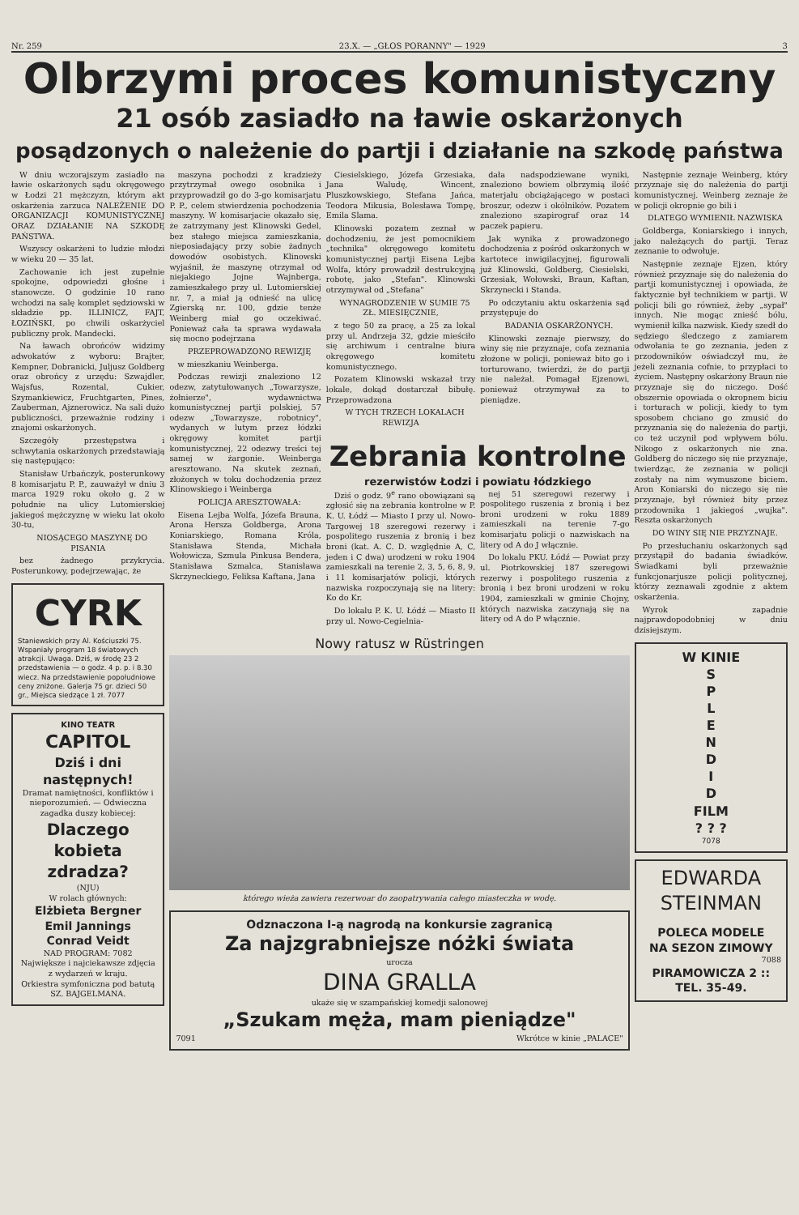Nr. 259 23.X. — „GŁOS PORANNY" — 1929 3
Olbrzymi proces komunistyczny
21 osób zasiadło na ławie oskarżonych
posądzonych o należenie do partji i działanie na szkodę państwa
W dniu wczorajszym zasiadło na ławie oskarżonych sądu okręgowego w Łodzi 21 mężczyzn, którym akt oskarżenia zarzuca NALEŻENIE DO ORGANIZACJI KOMUNISTYCZNEJ ORAZ DZIAŁANIE NA SZKODĘ PAŃSTWA.
Wszyscy oskarżeni to ludzie młodzi w wieku 20 — 35 lat.
Zachowanie ich jest zupełnie spokojne, odpowiedzi głośne i stanowcze. O godzinie 10 rano wchodzi na salę komplet sędziowski w składzie pp. ILLINICZ, FAJT, ŁOZIŃSKI, po chwili oskarżyciel publiczny prok. Mandecki.
Na ławach obrońców widzimy adwokatów z wyboru: Brajter, Kempner, Dobranicki, Juljusz Goldberg oraz obrońcy z urzędu: Szwajdler, Wajsfus, Rozental, Cukier, Szymankiewicz, Fruchtgarten, Pines, Zauberman, Ajznerowicz. Na sali dużo publiczności, przeważnie rodziny i znajomi oskarżonych.
Szczegóły przestępstwa i schwytania oskarżonych przedstawiają się następująco:
Stanisław Urbańczyk, posterunkowy 8 komisarjatu P. P., zauważył w dniu 3 marca 1929 roku około g. 2 w południe na ulicy Lutomierskiej jakiegoś mężczyznę w wieku lat około 30-tu,
NIOSĄCEGO MASZYNĘ DO PISANIA
bez żadnego przykrycia. Posterunkowy, podejrzewając, że
CYRK
Staniewskich przy Al. Kościuszki 75. Wspaniały program 18 światowych atrakcji. Uwaga. Dziś, w środę 23 2 przedstawienia — o godz. 4 p. p. i 8.30 wiecz. Na przedstawienie popołudniowe ceny zniżone. Galerja 75 gr. dzieci 50 gr., Miejsca siedzące 1 zł. 7077
KINO TEATR
CAPITOL
Dziś i dni następnych!
Dramat namiętności, konfliktów i nieporozumień. — Odwieczna zagadka duszy kobiecej:
Dlaczego kobieta zdradza?
(NJU)
W rolach głównych:
Elżbieta Bergner
Emil Jannings
Conrad Veidt
NAD PROGRAM: 7082
Największe i najciekawsze zdjęcia z wydarzeń w kraju.
Orkiestra symfoniczna pod batutą SZ. BAJGELMANA.
maszyna pochodzi z kradzieży przytrzymał owego osobnika i przyprowadził go do 3-go komisarjatu P. P., celem stwierdzenia pochodzenia maszyny. W komisarjacie okazało się, że zatrzymany jest Klinowski Gedel, bez stałego miejsca zamieszkania, nieposiadający przy sobie żadnych dowodów osobistych. Klinowski wyjaśnił, że maszynę otrzymał od niejakiego Jojne Wajnberga, zamieszkałego przy ul. Lutomierskiej nr. 7, a miał ją odnieść na ulicę Zgierską nr. 100, gdzie tenże Weinberg miał go oczekiwać. Ponieważ cała ta sprawa wydawała się mocno podejrzana
PRZEPROWADZONO REWIZJĘ
w mieszkaniu Weinberga.
Podczas rewizji znaleziono 12 odezw, zatytułowanych „Towarzysze, żołnierze", wydawnictwa komunistycznej partji polskiej, 57 odezw „Towarzysze, robotnicy", wydanych w lutym przez łódzki okręgowy komitet partji komunistycznej, 22 odezwy treści tej samej w żargonie. Weinberga aresztowano. Na skutek zeznań, złożonych w toku dochodzenia przez Klinowskiego i Weinberga
POLICJA ARESZTOWAŁA:
Eisena Lejba Wolfa, Józefa Brauna, Arona Hersza Goldberga, Arona Koniarskiego, Romana Króla, Stanisława Stenda, Michała Wołowicza, Szmula Pinkusa Bendera, Stanisława Szmalca, Stanisława Skrzyneckiego, Feliksa Kaftana, Jana
Ciesielskiego, Józefa Grzesiaka, Jana Waludę, Wincent, Pluszkowskiego, Stefana Jańca, Teodora Mikusia, Bolesława Tompę, Emila Slama.
Klinowski pozatem zeznał w dochodzeniu, że jest pomocnikiem „technika" okręgowego komitetu komunistycznej partji Eisena Lejba Wolfa, który prowadził destrukcyjną robotę, jako „Stefan". Klinowski otrzymywał od „Stefana"
WYNAGRODZENIE W SUMIE 75 ZŁ. MIESIĘCZNIE,
z tego 50 za pracę, a 25 za lokal przy ul. Andrzeja 32, gdzie mieściło się archiwum i centralne biura okręgowego komitetu komunistycznego.
Pozatem Klinowski wskazał trzy lokale, dokąd dostarczał bibułę. Przeprowadzona
W TYCH TRZECH LOKALACH REWIZJA
dała nadspodziewane wyniki, znaleziono bowiem olbrzymią ilość materjału obciążającego w postaci broszur, odezw i okólników. Pozatem znaleziono szapirograf oraz 14 paczek papieru.
Jak wynika z prowadzonego dochodzenia z pośród oskarżonych w kartotece inwigilacyjnej, figurowali już Klinowski, Goldberg, Ciesielski, Grzesiak, Wołowski, Braun, Kaftan, Skrzynecki i Standa.
Po odczytaniu aktu oskarżenia sąd przystępuje do
BADANIA OSKARŻONYCH.
Klinowski zeznaje pierwszy, do winy się nie przyznaje, cofa zeznania złożone w policji, ponieważ bito go i torturowano, twierdzi, że do partji nie należał. Pomagał Ejzenowi, ponieważ otrzymywał za to pieniądze.
Zebrania kontrolne
rezerwistów Łodzi i powiatu łódzkiego
Dziś o godz. 9<sup>e</sup> rano obowiązani są zgłosić się na zebrania kontrolne w P. K. U. Łódź — Miasto I przy ul. Nowo-Targowej 18 szeregowi rezerwy i pospolitego ruszenia z bronią i bez broni (kat. A. C. D. względnie A, C, jeden i C dwa) urodzeni w roku 1904 zamieszkali na terenie 2, 3, 5, 6, 8, 9, i 11 komisarjatów policji, których nazwiska rozpoczynają się na litery: Ko do Kr.
Do lokalu P. K. U. Łódź — Miasto II przy ul. Nowo-Cegielnia-
nej 51 szeregowi rezerwy i pospolitego ruszenia z bronią i bez broni urodzeni w roku 1889 zamieszkali na terenie 7-go komisarjatu policji o nazwiskach na litery od A do J włącznie.
Do lokalu PKU. Łódź — Powiat przy ul. Piotrkowskiej 187 szeregowi rezerwy i pospolitego ruszenia z bronią i bez broni urodzeni w roku 1904, zamieszkali w gminie Chojny, których nazwiska zaczynają się na litery od A do P włącznie.
Nowy ratusz w Rüstringen
którego wieża zawiera rezerwoar do zaopatrywania całego miasteczka w wodę.
Odznaczona I-ą nagrodą na konkursie zagranicą
Za najzgrabniejsze nóżki świata
urocza
DINA GRALLA
ukaże się w szampańskiej komedji salonowej
„Szukam męża, mam pieniądze"
7091 Wkrótce w kinie „PALACE"
Następnie zeznaje Weinberg, który przyznaje się do należenia do partji komunistycznej. Weinberg zeznaje że w policji okropnie go bili i
DLATEGO WYMIENIŁ NAZWISKA
Goldberga, Koniarskiego i innych, jako należących do partji. Teraz zeznanie to odwołuje.
Następnie zeznaje Ejzen, który również przyznaje się do należenia do partji komunistycznej i opowiada, że faktycznie był technikiem w partji. W policji bili go również, żeby „sypał" innych. Nie mogąc znieść bólu, wymienił kilka nazwisk. Kiedy szedł do sędziego śledczego z zamiarem odwołania te go zeznania, jeden z przodowników oświadczył mu, że jeżeli zeznania cofnie, to przypłaci to życiem. Następny oskarżony Braun nie przyznaje się do niczego. Dość obszernie opowiada o okropnem biciu i torturach w policji, kiedy to tym sposobem chciano go zmusić do przyznania się do należenia do partji, co też uczynił pod wpływem bólu. Nikogo z oskarżonych nie zna. Goldberg do niczego się nie przyznaje, twierdząc, że zeznania w policji zostały na nim wymuszone biciem. Aron Koniarski do niczego się nie przyznaje, był również bity przez przodownika 1 jakiegoś „wujka". Reszta oskarżonych
DO WINY SIĘ NIE PRZYZNAJE.
Po przesłuchaniu oskarżonych sąd przystąpił do badania świadków. Świadkami byli przeważnie funkcjonarjusze policji politycznej, którzy zeznawali zgodnie z aktem oskarżenia.
Wyrok zapadnie najprawdopodobniej w dniu dzisiejszym.
W KINIE
S
P
L
E
N
D
I
D
FILM
? ? ?
7078
EDWARDA
STEINMAN
POLECA MODELE
NA SEZON ZIMOWY
7088
PIRAMOWICZA 2 :: TEL. 35-49.